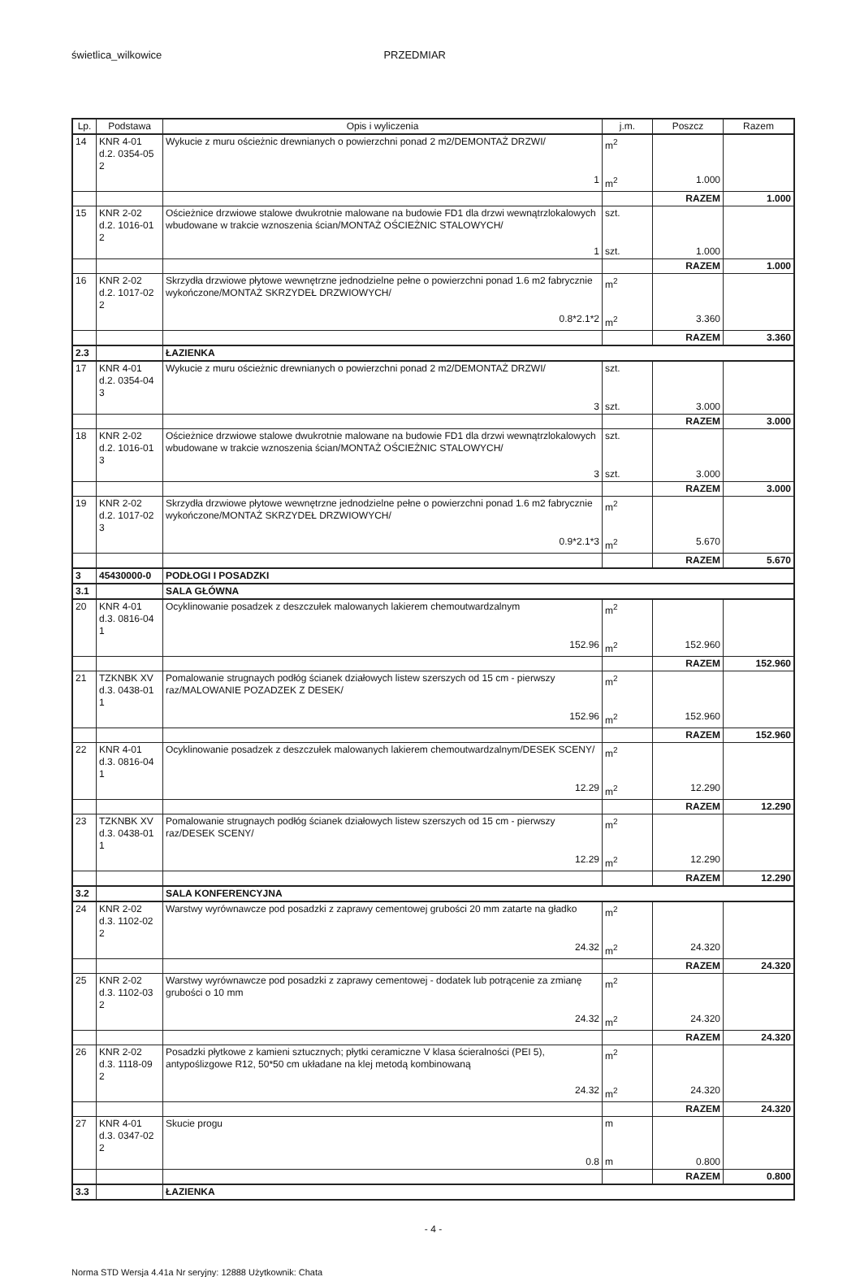świetlica_wilkowice PRZEDMIAR
| Lp. | Podstawa | Opis i wyliczenia | j.m. | Poszcz | Razem |
| --- | --- | --- | --- | --- | --- |
| 14 | KNR 4-01 d.2. 0354-05 2 | Wykucie z muru ościeżnic drewnianych o powierzchni ponad 2 m2/DEMONTAŻ DRZWI/ | m<sup>2</sup> | | |
| | | 1 | m<sup>2</sup> | 1.000 | |
| | | | | RAZEM | 1.000 |
| 15 | KNR 2-02 d.2. 1016-01 2 | Ościeżnice drzwiowe stalowe dwukrotnie malowane na budowie FD1 dla drzwi wewnątrzlokalowych wbudowane w trakcie wznoszenia ścian/MONTAŻ OŚCIEŻNIC STALOWYCH/ | szt. | | |
| | | 1 | szt. | 1.000 | |
| | | | | RAZEM | 1.000 |
| 16 | KNR 2-02 d.2. 1017-02 2 | Skrzydła drzwiowe płytowe wewnętrzne jednodzielne pełne o powierzchni ponad 1.6 m2 fabrycznie wykończone/MONTAŻ SKRZYDEŁ DRZWIOWYCH/ | m<sup>2</sup> | | |
| | | 0.8*2.1*2 | m<sup>2</sup> | 3.360 | |
| | | | | RAZEM | 3.360 |
| 2.3 | | ŁAZIENKA | | | |
| 17 | KNR 4-01 d.2. 0354-04 3 | Wykucie z muru ościeżnic drewnianych o powierzchni ponad 2 m2/DEMONTAŻ DRZWI/ | szt. | | |
| | | 3 | szt. | 3.000 | |
| | | | | RAZEM | 3.000 |
| 18 | KNR 2-02 d.2. 1016-01 3 | Ościeżnice drzwiowe stalowe dwukrotnie malowane na budowie FD1 dla drzwi wewnątrzlokalowych wbudowane w trakcie wznoszenia ścian/MONTAŻ OŚCIEŻNIC STALOWYCH/ | szt. | | |
| | | 3 | szt. | 3.000 | |
| | | | | RAZEM | 3.000 |
| 19 | KNR 2-02 d.2. 1017-02 3 | Skrzydła drzwiowe płytowe wewnętrzne jednodzielne pełne o powierzchni ponad 1.6 m2 fabrycznie wykończone/MONTAŻ SKRZYDEŁ DRZWIOWYCH/ | m<sup>2</sup> | | |
| | | 0.9*2.1*3 | m<sup>2</sup> | 5.670 | |
| | | | | RAZEM | 5.670 |
| 3 | 45430000-0 | PODŁOGI I POSADZKI | | | |
| 3.1 | | SALA GŁÓWNA | | | |
| 20 | KNR 4-01 d.3. 0816-04 1 | Ocyklinowanie posadzek z deszczułek malowanych lakierem chemoutwardzalnym | m<sup>2</sup> | | |
| | | 152.96 | m<sup>2</sup> | 152.960 | |
| | | | | RAZEM | 152.960 |
| 21 | TZKNBK XV d.3. 0438-01 1 | Pomalowanie strugnaych podłóg ścianek działowych listew szerszych od 15 cm - pierwszy raz/MALOWANIE POZADZEK Z DESEK/ | m<sup>2</sup> | | |
| | | 152.96 | m<sup>2</sup> | 152.960 | |
| | | | | RAZEM | 152.960 |
| 22 | KNR 4-01 d.3. 0816-04 1 | Ocyklinowanie posadzek z deszczułek malowanych lakierem chemoutwardzalnym/DESEK SCENY/ | m<sup>2</sup> | | |
| | | 12.29 | m<sup>2</sup> | 12.290 | |
| | | | | RAZEM | 12.290 |
| 23 | TZKNBK XV d.3. 0438-01 1 | Pomalowanie strugnaych podłóg ścianek działowych listew szerszych od 15 cm - pierwszy raz/DESEK SCENY/ | m<sup>2</sup> | | |
| | | 12.29 | m<sup>2</sup> | 12.290 | |
| | | | | RAZEM | 12.290 |
| 3.2 | | SALA KONFERENCYJNA | | | |
| 24 | KNR 2-02 d.3. 1102-02 2 | Warstwy wyrównawcze pod posadzki z zaprawy cementowej grubości 20 mm zatarte na gładko | m<sup>2</sup> | | |
| | | 24.32 | m<sup>2</sup> | 24.320 | |
| | | | | RAZEM | 24.320 |
| 25 | KNR 2-02 d.3. 1102-03 2 | Warstwy wyrównawcze pod posadzki z zaprawy cementowej - dodatek lub potrącenie za zmianę grubości o 10 mm | m<sup>2</sup> | | |
| | | 24.32 | m<sup>2</sup> | 24.320 | |
| | | | | RAZEM | 24.320 |
| 26 | KNR 2-02 d.3. 1118-09 2 | Posadzki płytkowe z kamieni sztucznych; płytki ceramiczne V klasa ścieralności (PEI 5), antypoślizgowe R12, 50*50 cm układane na klej metodą kombinowaną | m<sup>2</sup> | | |
| | | 24.32 | m<sup>2</sup> | 24.320 | |
| | | | | RAZEM | 24.320 |
| 27 | KNR 4-01 d.3. 0347-02 2 | Skucie progu | m | | |
| | | 0.8 | m | 0.800 | |
| | | | | RAZEM | 0.800 |
| 3.3 | | ŁAZIENKA | | | |
- 4 -
Norma STD Wersja 4.41a Nr seryjny: 12888 Użytkownik: Chata